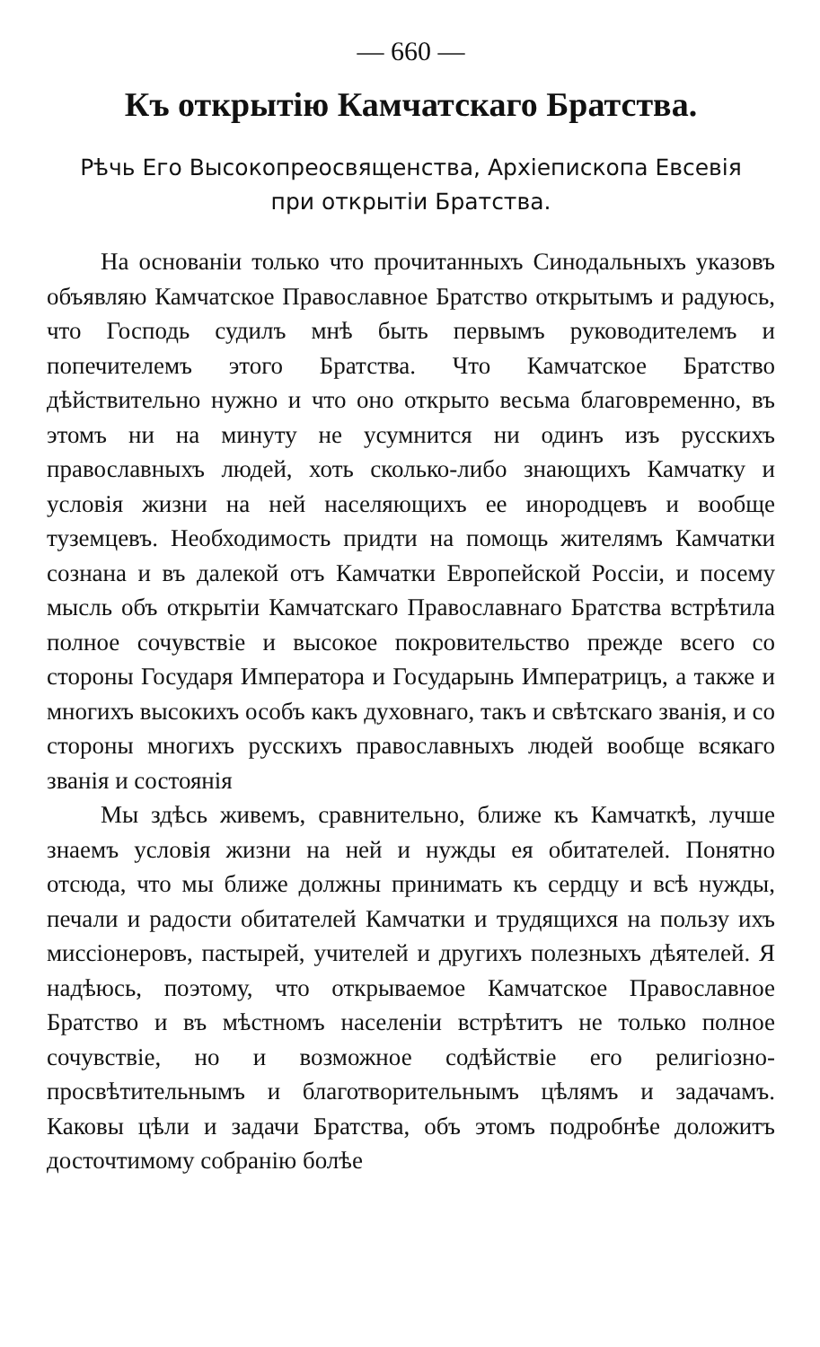— 660 —
Къ открытію Камчатскаго Братства.
Рѣчь Его Высокопреосвященства, Архіепископа Евсевія
при открытіи Братства.
На основаніи только что прочитанныхъ Синодальныхъ указовъ объявляю Камчатское Православное Братство открытымъ и радуюсь, что Господь судилъ мнѣ быть первымъ руководителемъ и попечителемъ этого Братства. Что Камчатское Братство дѣйствительно нужно и что оно открыто весьма благовременно, въ этомъ ни на минуту не усумнится ни одинъ изъ русскихъ православныхъ людей, хоть сколько-либо знающихъ Камчатку и условія жизни на ней населяющихъ ее инородцевъ и вообще туземцевъ. Необходимость придти на помощь жителямъ Камчатки сознана и въ далекой отъ Камчатки Европейской Россіи, и посему мысль объ открытіи Камчатскаго Православнаго Братства встрѣтила полное сочувствіе и высокое покровительство прежде всего со стороны Государя Императора и Государынь Императрицъ, а также и многихъ высокихъ особъ какъ духовнаго, такъ и свѣтскаго званія, и со стороны многихъ русскихъ православныхъ людей вообще всякаго званія и состоянія
Мы здѣсь живемъ, сравнительно, ближе къ Камчаткѣ, лучше знаемъ условія жизни на ней и нужды ея обитателей. Понятно отсюда, что мы ближе должны принимать къ сердцу и всѣ нужды, печали и радости обитателей Камчатки и трудящихся на пользу ихъ миссіонеровъ, пастырей, учителей и другихъ полезныхъ дѣятелей. Я надѣюсь, поэтому, что открываемое Камчатское Православное Братство и въ мѣстномъ населеніи встрѣтитъ не только полное сочувствіе, но и возможное содѣйствіе его религіозно-просвѣтительнымъ и благотворительнымъ цѣлямъ и задачамъ. Каковы цѣли и задачи Братства, объ этомъ подробнѣе доложитъ досточтимому собранію болѣе